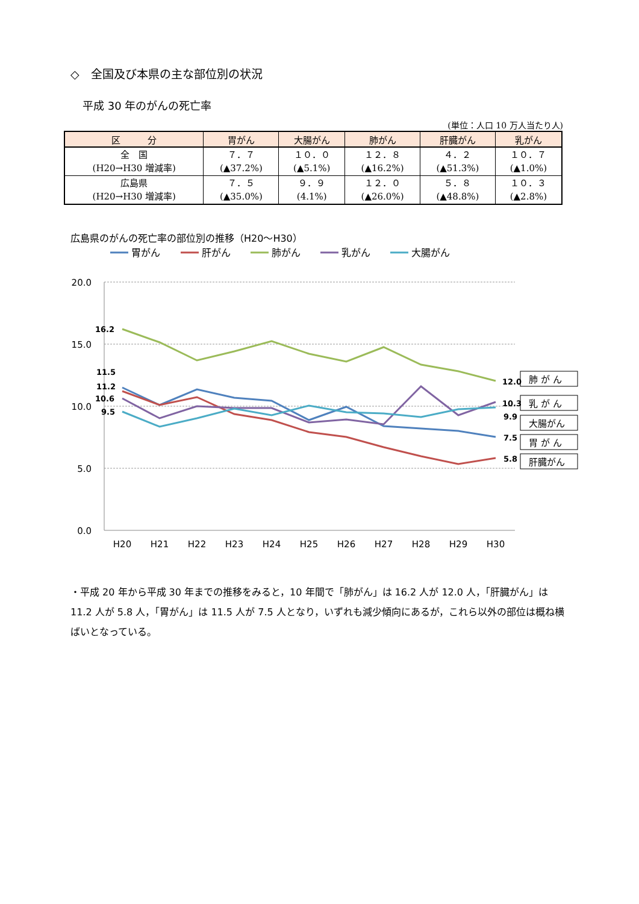◇　全国及び本県の主な部位別の状況
平成 30 年のがんの死亡率
(単位：人口 10 万人当たり人)
| 区 分 | 胃がん | 大腸がん | 肺がん | 肝臓がん | 乳がん |
| --- | --- | --- | --- | --- | --- |
| 全 国 (H20→H30 増減率) | ７．７ (▲37.2%) | １０．０ (▲5.1%) | １２．８ (▲16.2%) | ４．２ (▲51.3%) | １０．７ (▲1.0%) |
| 広島県 (H20→H30 増減率) | ７．５ (▲35.0%) | ９．９ (4.1%) | １２．０ (▲26.0%) | ５．８ (▲48.8%) | １０．３ (▲2.8%) |
広島県のがんの死亡率の部位別の推移（H20～H30）
胃がん
肝がん
肺がん
乳がん
大腸がん
20.0
15.0
10.0
5.0
0.0
H20
H21
H22
H23
H24
H25
H26
H27
H28
H29
H30
16.2
11.5
11.2
10.6
9.5
12.0
10.3
9.9
7.5
5.8
肺 が ん
乳 が ん
大腸がん
胃 が ん
肝臓がん
・平成 20 年から平成 30 年までの推移をみると，10 年間で「肺がん」は 16.2 人が 12.0 人，「肝臓がん」は 11.2 人が 5.8 人，「胃がん」は 11.5 人が 7.5 人となり，いずれも減少傾向にあるが，これら以外の部位は概ね横ばいとなっている。